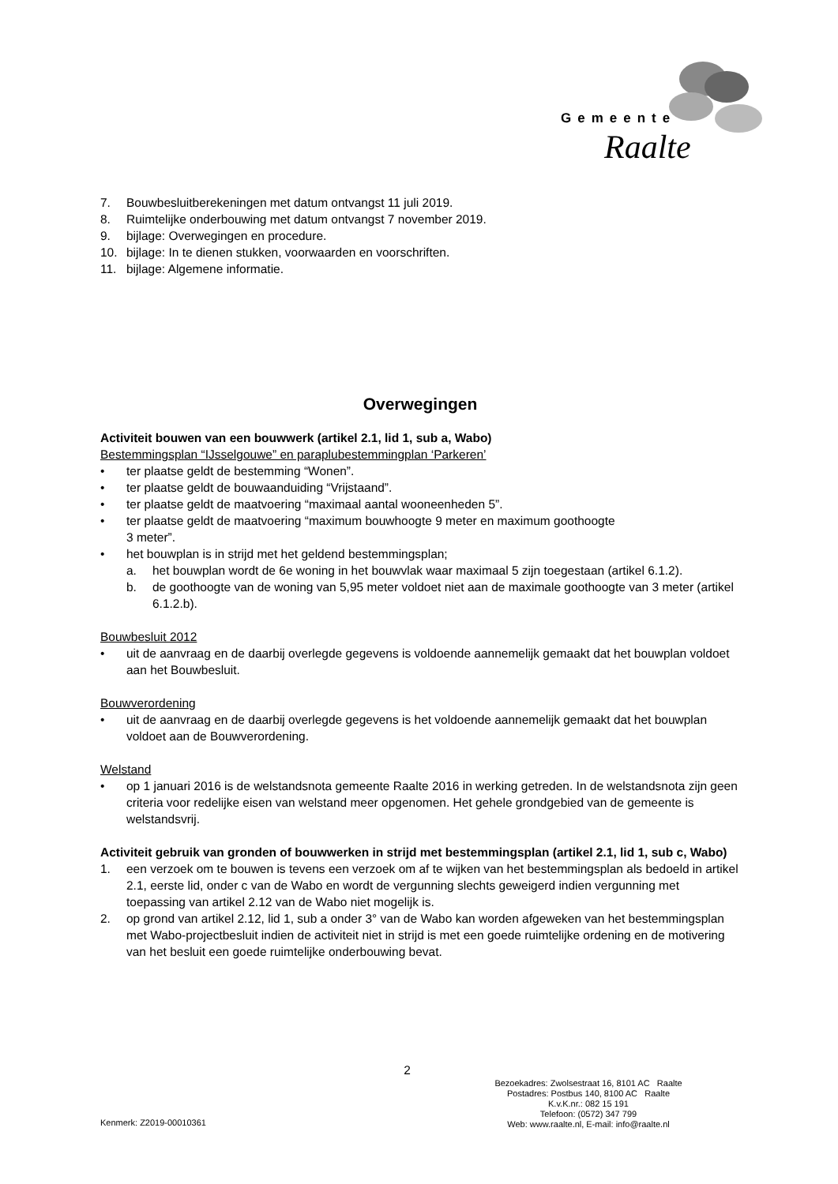Gemeente
Raalte
7. Bouwbesluitberekeningen met datum ontvangst 11 juli 2019.
8. Ruimtelijke onderbouwing met datum ontvangst 7 november 2019.
9. bijlage: Overwegingen en procedure.
10. bijlage: In te dienen stukken, voorwaarden en voorschriften.
11. bijlage: Algemene informatie.
Overwegingen
Activiteit bouwen van een bouwwerk (artikel 2.1, lid 1, sub a, Wabo)
Bestemmingsplan “IJsselgouwe” en paraplubestemmingplan ‘Parkeren’
• ter plaatse geldt de bestemming “Wonen”.
• ter plaatse geldt de bouwaanduiding “Vrijstaand”.
• ter plaatse geldt de maatvoering “maximaal aantal wooneenheden 5”.
• ter plaatse geldt de maatvoering “maximum bouwhoogte 9 meter en maximum goothoogte
3 meter”.
• het bouwplan is in strijd met het geldend bestemmingsplan;
a. het bouwplan wordt de 6e woning in het bouwvlak waar maximaal 5 zijn toegestaan (artikel 6.1.2).
b. de goothoogte van de woning van 5,95 meter voldoet niet aan de maximale goothoogte van 3 meter (artikel 6.1.2.b).
Bouwbesluit 2012
• uit de aanvraag en de daarbij overlegde gegevens is voldoende aannemelijk gemaakt dat het bouwplan voldoet aan het Bouwbesluit.
Bouwverordening
• uit de aanvraag en de daarbij overlegde gegevens is het voldoende aannemelijk gemaakt dat het bouwplan voldoet aan de Bouwverordening.
Welstand
• op 1 januari 2016 is de welstandsnota gemeente Raalte 2016 in werking getreden. In de welstandsnota zijn geen criteria voor redelijke eisen van welstand meer opgenomen. Het gehele grondgebied van de gemeente is welstandsvrij.
Activiteit gebruik van gronden of bouwwerken in strijd met bestemmingsplan (artikel 2.1, lid 1, sub c, Wabo)
1. een verzoek om te bouwen is tevens een verzoek om af te wijken van het bestemmingsplan als bedoeld in artikel 2.1, eerste lid, onder c van de Wabo en wordt de vergunning slechts geweigerd indien vergunning met toepassing van artikel 2.12 van de Wabo niet mogelijk is.
2. op grond van artikel 2.12, lid 1, sub a onder 3° van de Wabo kan worden afgeweken van het bestemmingsplan met Wabo-projectbesluit indien de activiteit niet in strijd is met een goede ruimtelijke ordening en de motivering van het besluit een goede ruimtelijke onderbouwing bevat.
2
Kenmerk: Z2019-00010361
Bezoekadres: Zwolsestraat 16, 8101 AC Raalte
Postadres: Postbus 140, 8100 AC Raalte
K.v.K.nr.: 082 15 191
Telefoon: (0572) 347 799
Web: www.raalte.nl, E-mail: info@raalte.nl